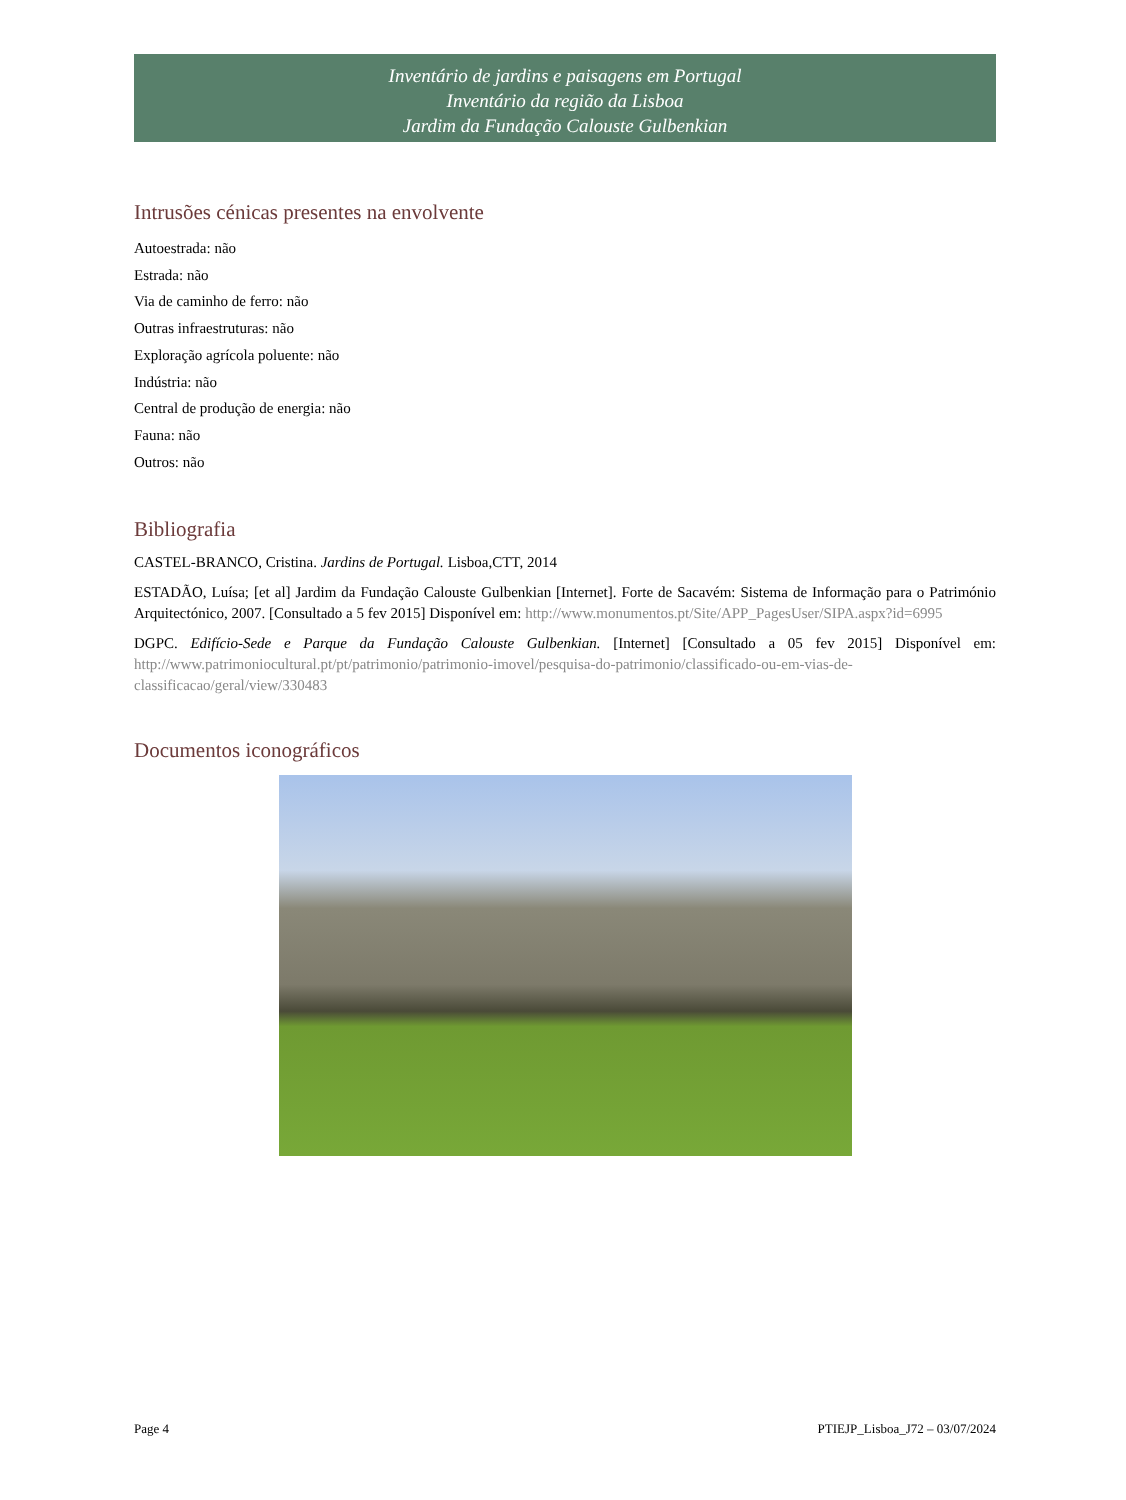Inventário de jardins e paisagens em Portugal
Inventário da região da Lisboa
Jardim da Fundação Calouste Gulbenkian
Intrusões cénicas presentes na envolvente
Autoestrada: não
Estrada: não
Via de caminho de ferro: não
Outras infraestruturas: não
Exploração agrícola poluente: não
Indústria: não
Central de produção de energia: não
Fauna: não
Outros: não
Bibliografia
CASTEL-BRANCO, Cristina. Jardins de Portugal. Lisboa,CTT, 2014
ESTADÃO, Luísa; [et al] Jardim da Fundação Calouste Gulbenkian [Internet]. Forte de Sacavém: Sistema de Informação para o Património Arquitectónico, 2007. [Consultado a 5 fev 2015] Disponível em: http://www.monumentos.pt/Site/APP_PagesUser/SIPA.aspx?id=6995
DGPC. Edifício-Sede e Parque da Fundação Calouste Gulbenkian. [Internet] [Consultado a 05 fev 2015] Disponível em: http://www.patrimoniocultural.pt/pt/patrimonio/patrimonio-imovel/pesquisa-do-patrimonio/classificado-ou-em-vias-de-classificacao/geral/view/330483
Documentos iconográficos
Page 4 PTIEJP_Lisboa_J72 – 03/07/2024